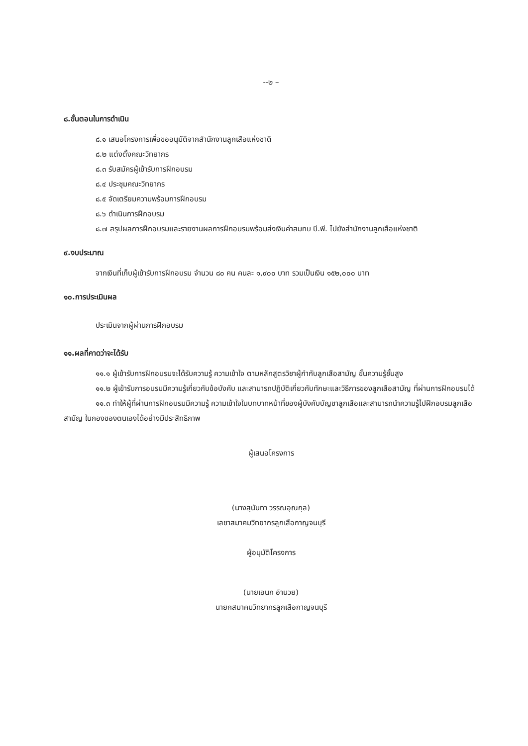--๒ –
๘.ขั้นตอนในการดำเนิน
๘.๑ เสนอโครงการเพื่อขออนุมัติจากสำนักงานลูกเสือแห่งชาติ
๘.๒ แต่งตั้งคณะวิทยากร
๘.๓ รับสมัครผู้เข้ารับการฝึกอบรม
๘.๔ ประชุมคณะวิทยากร
๘.๕ จัดเตรียมความพร้อมการฝึกอบรม
๘.๖ ดำเนินการฝึกอบรม
๘.๗ สรุปผลการฝึกอบรมและรายงานผลการฝึกอบรมพร้อมส่งเงินค่าสมทบ บี.พี. ไปยังสำนักงานลูกเสือแห่งชาติ
๙.งบประมาณ
จากเงินที่เก็บผู้เข้ารับการฝึกอบรม จำนวน ๘๐ คน คนละ ๑,๙๐๐ บาท รวมเป็นเงิน ๑๕๒,๐๐๐ บาท
๑๐.การประเมินผล
ประเมินจากผู้ผ่านการฝึกอบรม
๑๑.ผลที่คาดว่าจะได้รับ
๑๑.๑ ผู้เข้ารับการฝึกอบรมจะได้รับความรู้ ความเข้าใจ ตามหลักสูตรวิชาผู้กำกับลูกเสือสามัญ ขั้นความรู้ชั้นสูง
๑๑.๒ ผู้เข้ารับการอบรมมีความรู้เกี่ยวกับข้อบังคับ และสามารถปฏิบัติเกี่ยวกับทักษะและวิธีการของลูกเสือสามัญ ที่ผ่านการฝึกอบรมได้
๑๑.๓ ทำให้ผู้ที่ผ่านการฝึกอบรมมีความรู้ ความเข้าใจในบทบาทหน้าที่ของผู้บังคับบัญชาลูกเสือและสามารถนำความรู้ไปฝึกอบรมลูกเสือสามัญ ในกองของตนเองได้อย่างมีประสิทธิภาพ
ผู้เสนอโครงการ
(นางสุนันทา วรรณอุณกุล)
เลขาสมาคมวิทยากรลูกเสือกาญจนบุรี
ผู้อนุมัติโครงการ
(นายเอนก อำนวย)
นายกสมาคมวิทยากรลูกเสือกาญจนบุรี